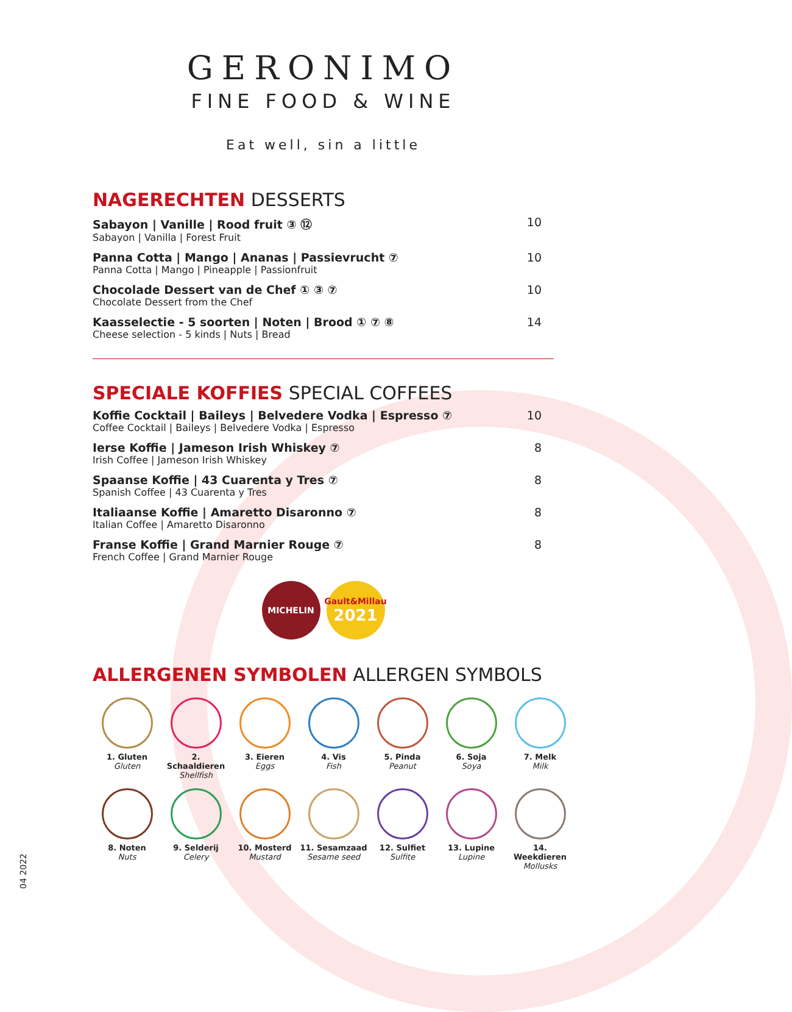GERONIMO
FINE FOOD & WINE
Eat well, sin a little
NAGERECHTEN DESSERTS
Sabayon | Vanille | Rood fruit ③ ⑫
Sabayon | Vanilla | Forest Fruit
10
Panna Cotta | Mango | Ananas | Passievrucht ⑦
Panna Cotta | Mango | Pineapple | Passionfruit
10
Chocolade Dessert van de Chef ① ③ ⑦
Chocolate Dessert from the Chef
10
Kaasselectie - 5 soorten | Noten | Brood ① ⑦ ⑧
Cheese selection - 5 kinds | Nuts | Bread
14
SPECIALE KOFFIES SPECIAL COFFEES
Koffie Cocktail | Baileys | Belvedere Vodka | Espresso ⑦
Coffee Cocktail | Baileys | Belvedere Vodka | Espresso
10
Ierse Koffie | Jameson Irish Whiskey ⑦
Irish Coffee | Jameson Irish Whiskey
8
Spaanse Koffie | 43 Cuarenta y Tres ⑦
Spanish Coffee | 43 Cuarenta y Tres
8
Italiaanse Koffie | Amaretto Disaronno ⑦
Italian Coffee | Amaretto Disaronno
8
Franse Koffie | Grand Marnier Rouge ⑦
French Coffee | Grand Marnier Rouge
8
MICHELIN Gault&Millau
2021
ALLERGENEN SYMBOLEN ALLERGEN SYMBOLS
1. Gluten
Gluten
2. Schaaldieren
Shellfish
3. Eieren
Eggs
4. Vis
Fish
5. Pinda
Peanut
6. Soja
Soya
7. Melk
Milk
8. Noten
Nuts
9. Selderij
Celery
10. Mosterd
Mustard
11. Sesamzaad
Sesame seed
12. Sulfiet
Sulfite
13. Lupine
Lupine
14. Weekdieren
Mollusks
04 2022